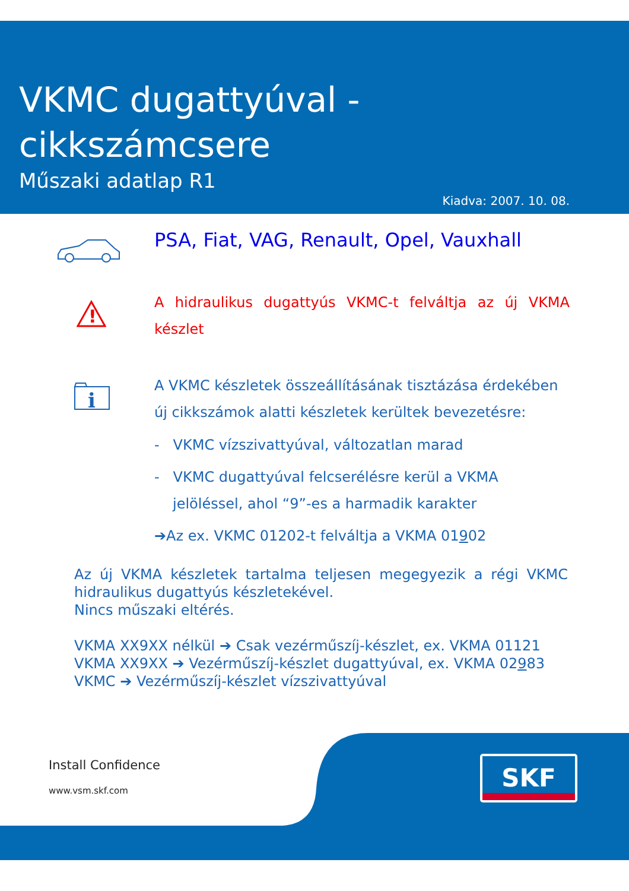VKMC dugattyúval -
cikkszámcsere
Műszaki adatlap R1
Kiadva: 2007. 10. 08.
PSA, Fiat, VAG, Renault, Opel, Vauxhall
!
A hidraulikus dugattyús VKMC-t felváltja az új VKMA készlet
i
A VKMC készletek összeállításának tisztázása érdekében új cikkszámok alatti készletek kerültek bevezetésre:
- VKMC vízszivattyúval, változatlan marad
- VKMC dugattyúval felcserélésre kerül a VKMA jelöléssel, ahol “9”-es a harmadik karakter
➔Az ex. VKMC 01202-t felváltja a VKMA 01902
Az új VKMA készletek tartalma teljesen megegyezik a régi VKMC hidraulikus dugattyús készletekével.
Nincs műszaki eltérés.
VKMA XX9XX nélkül ➔ Csak vezérműszíj-készlet, ex. VKMA 01121
VKMA XX9XX ➔ Vezérműszíj-készlet dugattyúval, ex. VKMA 02983
VKMC ➔ Vezérműszíj-készlet vízszivattyúval
SKF
Install Confidence
www.vsm.skf.com